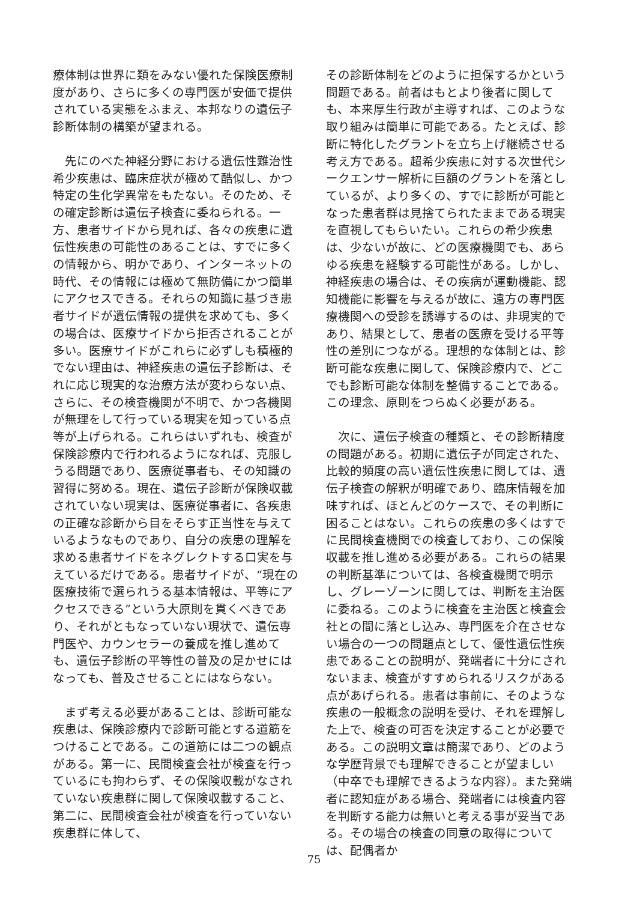療体制は世界に類をみない優れた保険医療制度があり、さらに多くの専門医が安価で提供されている実態をふまえ、本邦なりの遺伝子診断体制の構築が望まれる。
　先にのべた神経分野における遺伝性難治性希少疾患は、臨床症状が極めて酷似し、かつ特定の生化学異常をもたない。そのため、その確定診断は遺伝子検査に委ねられる。一方、患者サイドから見れば、各々の疾患に遺伝性疾患の可能性のあることは、すでに多くの情報から、明かであり、インターネットの時代、その情報には極めて無防備にかつ簡単にアクセスできる。それらの知識に基づき患者サイドが遺伝情報の提供を求めても、多くの場合は、医療サイドから拒否されることが多い。医療サイドがこれらに必ずしも積極的でない理由は、神経疾患の遺伝子診断は、それに応じ現実的な治療方法が変わらない点、さらに、その検査機関が不明で、かつ各機関が無理をして行っている現実を知っている点　等が上げられる。これらはいずれも、検査が保険診療内で行われるようになれば、克服しうる問題であり、医療従事者も、その知識の習得に努める。現在、遺伝子診断が保険収載されていない現実は、医療従事者に、各疾患の正確な診断から目をそらす正当性を与えているようなものであり、自分の疾患の理解を求める患者サイドをネグレクトする口実を与えているだけである。患者サイドが、“現在の医療技術で選られうる基本情報は、平等にアクセスできる”という大原則を貫くべきであり、それがともなっていない現状で、遺伝専門医や、カウンセラーの養成を推し進めても、遺伝子診断の平等性の普及の足かせにはなっても、普及させることにはならない。
　まず考える必要があることは、診断可能な疾患は、保険診療内で診断可能とする道筋をつけることである。この道筋には二つの観点がある。第一に、民間検査会社が検査を行っているにも拘わらず、その保険収載がなされていない疾患群に関して保険収載すること、第二に、民間検査会社が検査を行っていない疾患群に体して、
その診断体制をどのように担保するかという問題である。前者はもとより後者に関しても、本来厚生行政が主導すれば、このような取り組みは簡単に可能である。たとえば、診断に特化したグラントを立ち上げ継続させる考え方である。超希少疾患に対する次世代シークエンサー解析に巨額のグラントを落としているが、より多くの、すでに診断が可能となった患者群は見捨てられたままである現実を直視してもらいたい。これらの希少疾患は、少ないが故に、どの医療機関でも、あらゆる疾患を経験する可能性がある。しかし、神経疾患の場合は、その疾病が運動機能、認知機能に影響を与えるが故に、遠方の専門医療機関への受診を誘導するのは、非現実的であり、結果として、患者の医療を受ける平等性の差別につながる。理想的な体制とは、診断可能な疾患に関して、保険診療内で、どこでも診断可能な体制を整備することである。この理念、原則をつらぬく必要がある。
　次に、遺伝子検査の種類と、その診断精度の問題がある。初期に遺伝子が同定された、比較的頻度の高い遺伝性疾患に関しては、遺伝子検査の解釈が明確であり、臨床情報を加味すれば、ほとんどのケースで、その判断に困ることはない。これらの疾患の多くはすでに民間検査機関での検査しており、この保険収載を推し進める必要がある。これらの結果の判断基準については、各検査機関で明示し、グレーゾーンに関しては、判断を主治医に委ねる。このように検査を主治医と検査会社との間に落とし込み、専門医を介在させない場合の一つの問題点として、優性遺伝性疾患であることの説明が、発端者に十分にされないまま、検査がすすめられるリスクがある点があげられる。患者は事前に、そのような疾患の一般概念の説明を受け、それを理解した上で、検査の可否を決定することが必要である。この説明文章は簡潔であり、どのような学歴背景でも理解できることが望ましい（中卒でも理解できるような内容）。また発端者に認知症がある場合、発端者には検査内容を判断する能力は無いと考える事が妥当である。その場合の検査の同意の取得については、配偶者か
75